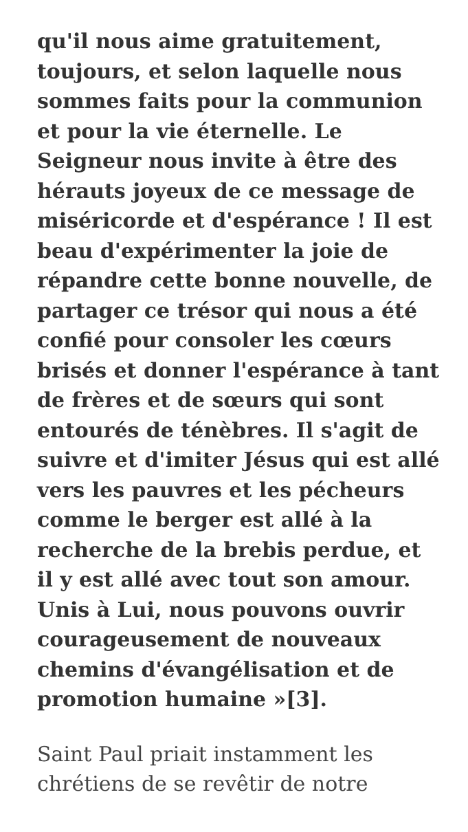qu'il nous aime gratuitement, toujours, et selon laquelle nous sommes faits pour la communion et pour la vie éternelle. Le Seigneur nous invite à être des hérauts joyeux de ce message de miséricorde et d'espérance ! Il est beau d'expérimenter la joie de répandre cette bonne nouvelle, de partager ce trésor qui nous a été confié pour consoler les cœurs brisés et donner l'espérance à tant de frères et de sœurs qui sont entourés de ténèbres. Il s'agit de suivre et d'imiter Jésus qui est allé vers les pauvres et les pécheurs comme le berger est allé à la recherche de la brebis perdue, et il y est allé avec tout son amour. Unis à Lui, nous pouvons ouvrir courageusement de nouveaux chemins d'évangélisation et de promotion humaine »[3].
Saint Paul priait instamment les chrétiens de se revêtir de notre